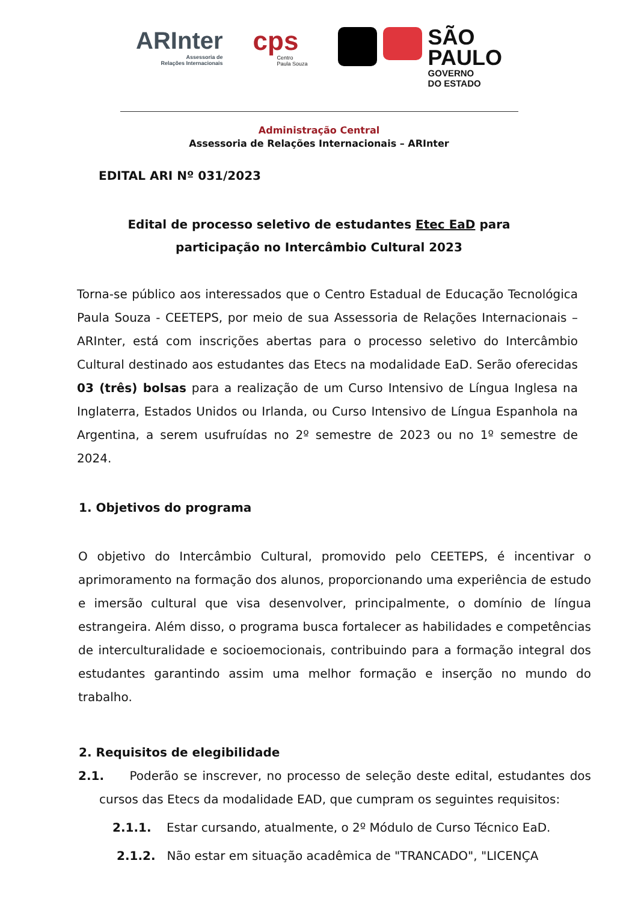ARInter
Assessoria de
Relações Internacionais
cps
Centro
Paula Souza
SÃO
PAULO
GOVERNO
DO ESTADO
Administração Central
Assessoria de Relações Internacionais – ARInter
EDITAL ARI Nº 031/2023
Edital de processo seletivo de estudantes Etec EaD para
participação no Intercâmbio Cultural 2023
Torna-se público aos interessados que o Centro Estadual de Educação Tecnológica Paula Souza - CEETEPS, por meio de sua Assessoria de Relações Internacionais – ARInter, está com inscrições abertas para o processo seletivo do Intercâmbio Cultural destinado aos estudantes das Etecs na modalidade EaD. Serão oferecidas 03 (três) bolsas para a realização de um Curso Intensivo de Língua Inglesa na Inglaterra, Estados Unidos ou Irlanda, ou Curso Intensivo de Língua Espanhola na Argentina, a serem usufruídas no 2º semestre de 2023 ou no 1º semestre de 2024.
1. Objetivos do programa
O objetivo do Intercâmbio Cultural, promovido pelo CEETEPS, é incentivar o aprimoramento na formação dos alunos, proporcionando uma experiência de estudo e imersão cultural que visa desenvolver, principalmente, o domínio de língua estrangeira. Além disso, o programa busca fortalecer as habilidades e competências de interculturalidade e socioemocionais, contribuindo para a formação integral dos estudantes garantindo assim uma melhor formação e inserção no mundo do trabalho.
2. Requisitos de elegibilidade
2.1. Poderão se inscrever, no processo de seleção deste edital, estudantes dos cursos das Etecs da modalidade EAD, que cumpram os seguintes requisitos:
2.1.1. Estar cursando, atualmente, o 2º Módulo de Curso Técnico EaD.
2.1.2. Não estar em situação acadêmica de "TRANCADO", "LICENÇA